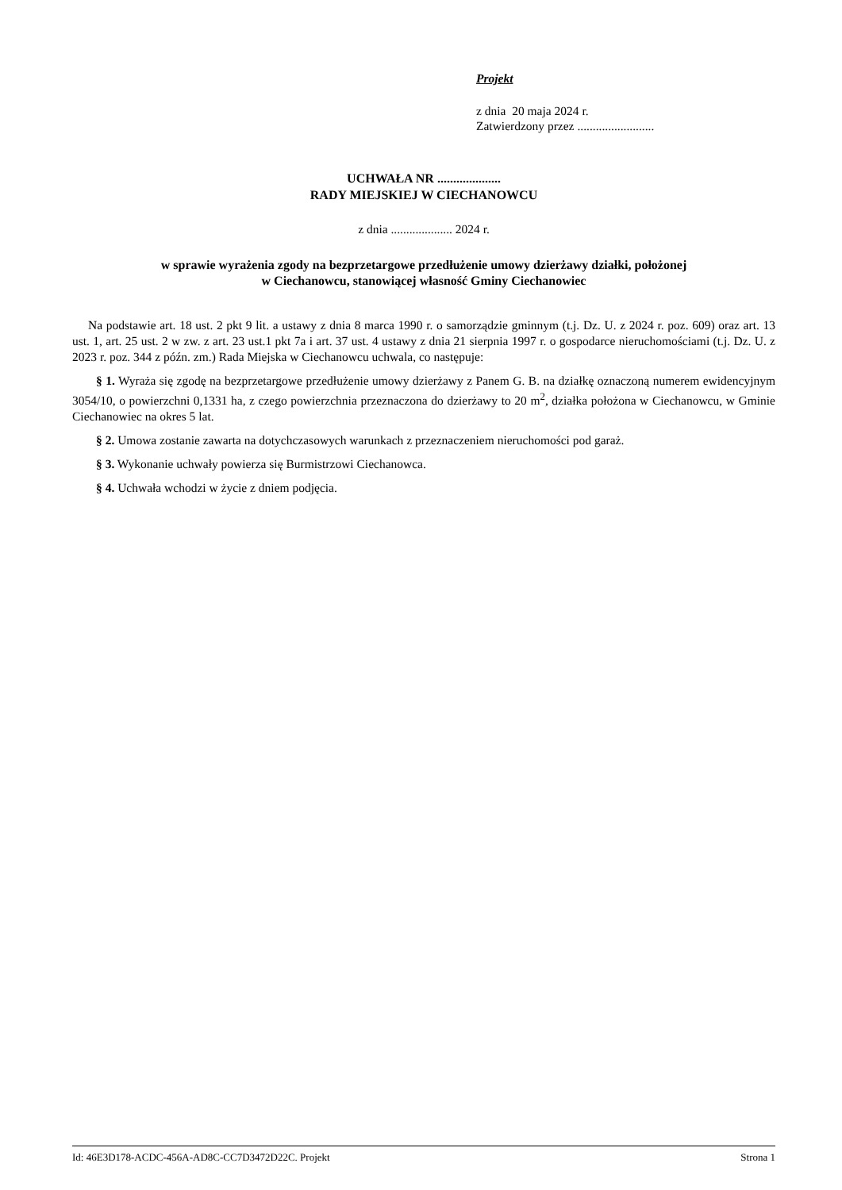Projekt
z dnia 20 maja 2024 r.
Zatwierdzony przez .........................
UCHWAŁA NR ....................
RADY MIEJSKIEJ W CIECHANOWCU
z dnia .................... 2024 r.
w sprawie wyrażenia zgody na bezprzetargowe przedłużenie umowy dzierżawy działki, położonej
w Ciechanowcu, stanowiącej własność Gminy Ciechanowiec
Na podstawie art. 18 ust. 2 pkt 9 lit. a ustawy z dnia 8 marca 1990 r. o samorządzie gminnym (t.j. Dz. U. z 2024 r. poz. 609) oraz art. 13 ust. 1, art. 25 ust. 2 w zw. z art. 23 ust.1 pkt 7a i art. 37 ust. 4 ustawy z dnia 21 sierpnia 1997 r. o gospodarce nieruchomościami (t.j. Dz. U. z 2023 r. poz. 344 z późn. zm.) Rada Miejska w Ciechanowcu uchwala, co następuje:
§ 1. Wyraża się zgodę na bezprzetargowe przedłużenie umowy dzierżawy z Panem G. B. na działkę oznaczoną numerem ewidencyjnym 3054/10, o powierzchni 0,1331 ha, z czego powierzchnia przeznaczona do dzierżawy to 20 m<sup>2</sup>, działka położona w Ciechanowcu, w Gminie Ciechanowiec na okres 5 lat.
§ 2. Umowa zostanie zawarta na dotychczasowych warunkach z przeznaczeniem nieruchomości pod garaż.
§ 3. Wykonanie uchwały powierza się Burmistrzowi Ciechanowca.
§ 4. Uchwała wchodzi w życie z dniem podjęcia.
Id: 46E3D178-ACDC-456A-AD8C-CC7D3472D22C. Projekt Strona 1